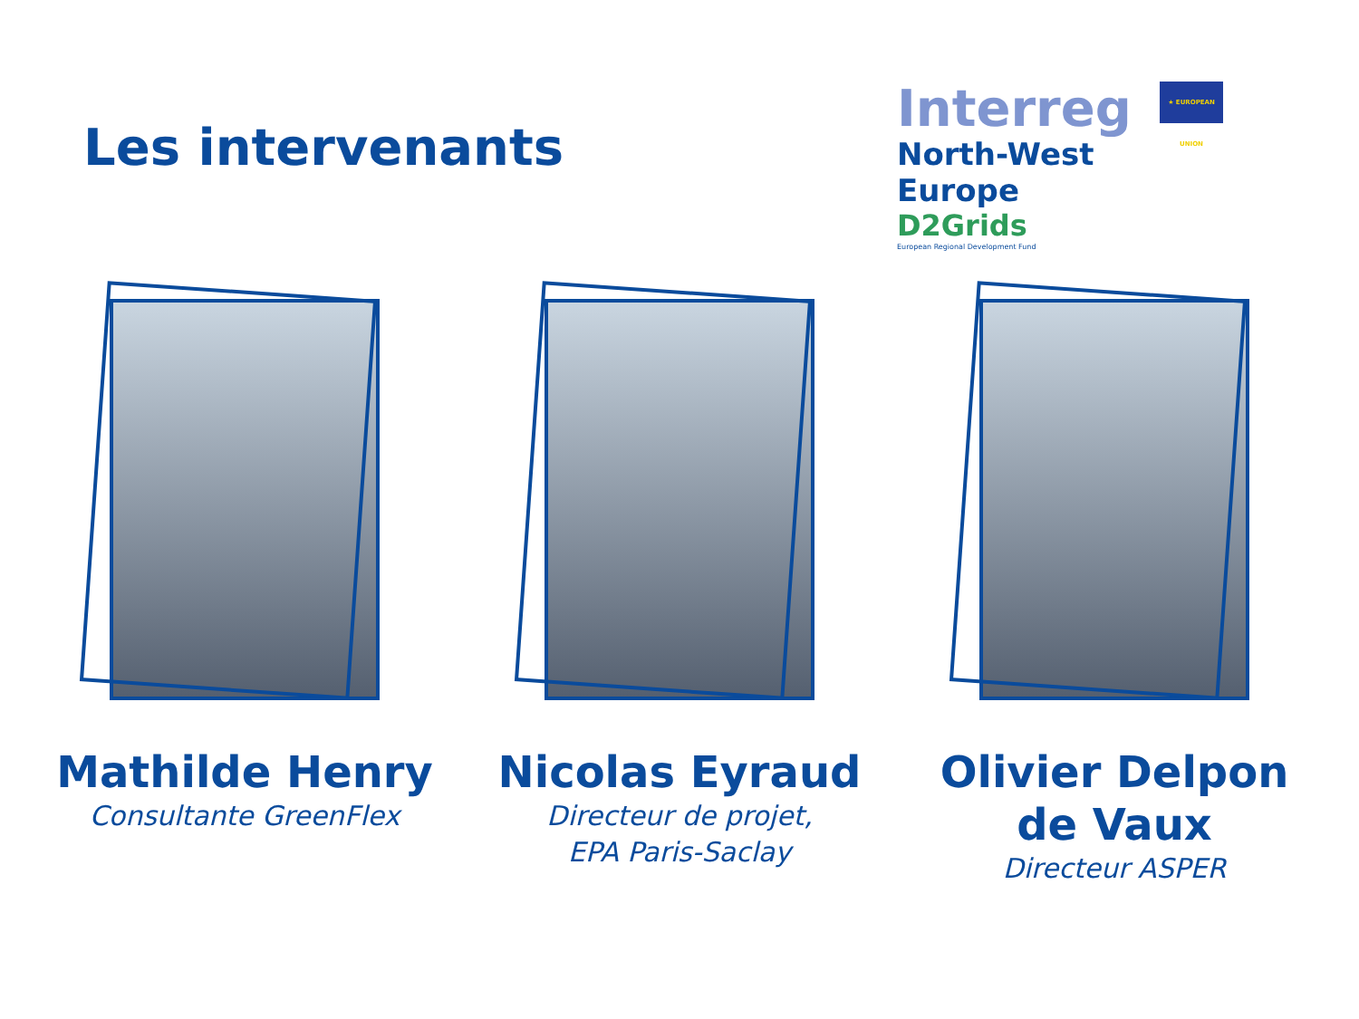Les intervenants
Interreg ★ EUROPEAN UNION
North-West Europe
D2Grids
European Regional Development Fund
Mathilde Henry
Consultante GreenFlex
Nicolas Eyraud
Directeur de projet,
EPA Paris-Saclay
Olivier Delpon
de Vaux
Directeur ASPER